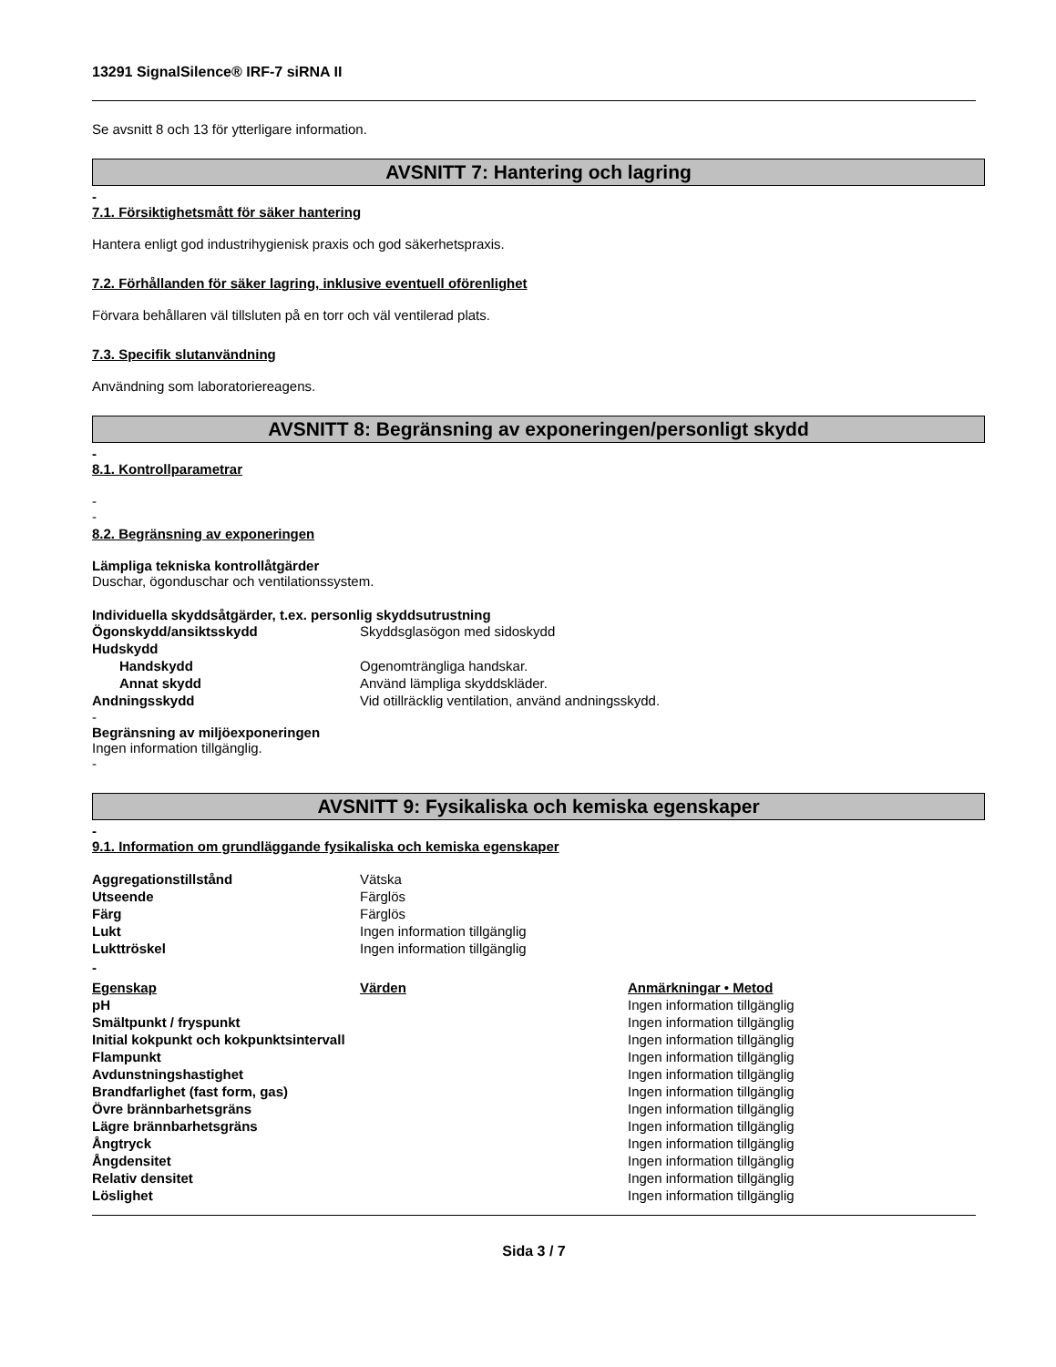13291 SignalSilence® IRF-7 siRNA II
Se avsnitt 8 och 13 för ytterligare information.
AVSNITT 7: Hantering och lagring
-
7.1. Försiktighetsmått för säker hantering
Hantera enligt god industrihygienisk praxis och god säkerhetspraxis.
7.2. Förhållanden för säker lagring, inklusive eventuell oförenlighet
Förvara behållaren väl tillsluten på en torr och väl ventilerad plats.
7.3. Specifik slutanvändning
Användning som laboratoriereagens.
AVSNITT 8: Begränsning av exponeringen/personligt skydd
-
8.1. Kontrollparametrar
-
-
8.2. Begränsning av exponeringen
Lämpliga tekniska kontrollåtgärder
Duschar, ögonduschar och ventilationssystem.
Individuella skyddsåtgärder, t.ex. personlig skyddsutrustning
| Ögonskydd/ansiktsskydd | Skyddsglasögon med sidoskydd |
| Hudskydd | |
| Handskydd | Ogenomträngliga handskar. |
| Annat skydd | Använd lämpliga skyddskläder. |
| Andningsskydd | Vid otillräcklig ventilation, använd andningsskydd. |
-
Begränsning av miljöexponeringen
Ingen information tillgänglig.
-
AVSNITT 9: Fysikaliska och kemiska egenskaper
-
9.1. Information om grundläggande fysikaliska och kemiska egenskaper
| Aggregationstillstånd | Vätska |
| Utseende | Färglös |
| Färg | Färglös |
| Lukt | Ingen information tillgänglig |
| Lukttröskel | Ingen information tillgänglig |
-
| Egenskap | Värden | Anmärkningar • Metod |
| --- | --- | --- |
| pH | | Ingen information tillgänglig |
| Smältpunkt / fryspunkt | | Ingen information tillgänglig |
| Initial kokpunkt och kokpunktsintervall | | Ingen information tillgänglig |
| Flampunkt | | Ingen information tillgänglig |
| Avdunstningshastighet | | Ingen information tillgänglig |
| Brandfarlighet (fast form, gas) | | Ingen information tillgänglig |
| Övre brännbarhetsgräns | | Ingen information tillgänglig |
| Lägre brännbarhetsgräns | | Ingen information tillgänglig |
| Ångtryck | | Ingen information tillgänglig |
| Ångdensitet | | Ingen information tillgänglig |
| Relativ densitet | | Ingen information tillgänglig |
| Löslighet | | Ingen information tillgänglig |
Sida 3 / 7